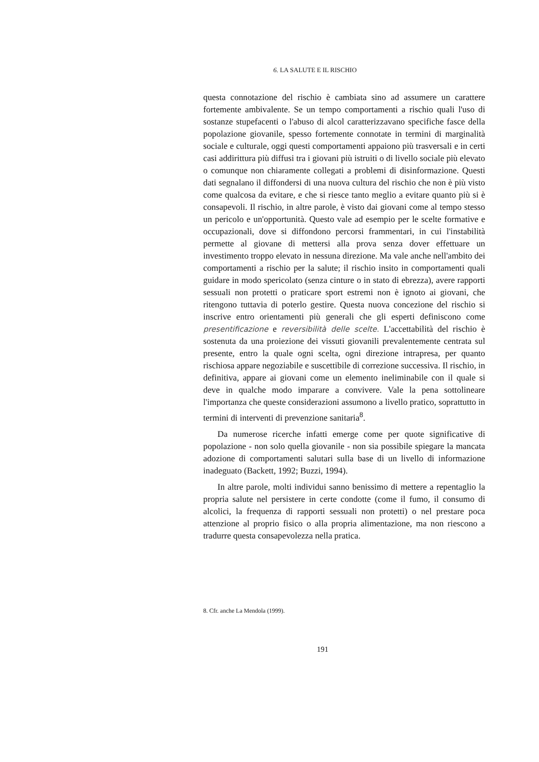6. LA SALUTE E IL RISCHIO
questa connotazione del rischio è cambiata sino ad assumere un carattere fortemente ambivalente. Se un tempo comportamenti a rischio quali l'uso di sostanze stupefacenti o l'abuso di alcol caratterizzavano specifiche fasce della popolazione giovanile, spesso fortemente connotate in termini di marginalità sociale e culturale, oggi questi comportamenti appaiono più trasversali e in certi casi addirittura più diffusi tra i giovani più istruiti o di livello sociale più elevato o comunque non chiaramente collegati a problemi di disinformazione. Questi dati segnalano il diffondersi di una nuova cultura del rischio che non è più visto come qualcosa da evitare, e che si riesce tanto meglio a evitare quanto più si è consapevoli. Il rischio, in altre parole, è visto dai giovani come al tempo stesso un pericolo e un'opportunità. Questo vale ad esempio per le scelte formative e occupazionali, dove si diffondono percorsi frammentari, in cui l'instabilità permette al giovane di mettersi alla prova senza dover effettuare un investimento troppo elevato in nessuna direzione. Ma vale anche nell'ambito dei comportamenti a rischio per la salute; il rischio insito in comportamenti quali guidare in modo spericolato (senza cinture o in stato di ebrezza), avere rapporti sessuali non protetti o praticare sport estremi non è ignoto ai giovani, che ritengono tuttavia di poterlo gestire. Questa nuova concezione del rischio si inscrive entro orientamenti più generali che gli esperti definiscono come presentificazione e reversibilità delle scelte. L'accettabilità del rischio è sostenuta da una proiezione dei vissuti giovanili prevalentemente centrata sul presente, entro la quale ogni scelta, ogni direzione intrapresa, per quanto rischiosa appare negoziabile e suscettibile di correzione successiva. Il rischio, in definitiva, appare ai giovani come un elemento ineliminabile con il quale si deve in qualche modo imparare a convivere. Vale la pena sottolineare l'importanza che queste considerazioni assumono a livello pratico, soprattutto in termini di interventi di prevenzione sanitaria<sup>8</sup>.
Da numerose ricerche infatti emerge come per quote significative di popolazione - non solo quella giovanile - non sia possibile spiegare la mancata adozione di comportamenti salutari sulla base di un livello di informazione inadeguato (Backett, 1992; Buzzi, 1994).
In altre parole, molti individui sanno benissimo di mettere a repentaglio la propria salute nel persistere in certe condotte (come il fumo, il consumo di alcolici, la frequenza di rapporti sessuali non protetti) o nel prestare poca attenzione al proprio fisico o alla propria alimentazione, ma non riescono a tradurre questa consapevolezza nella pratica.
8. Cfr. anche La Mendola (1999).
191